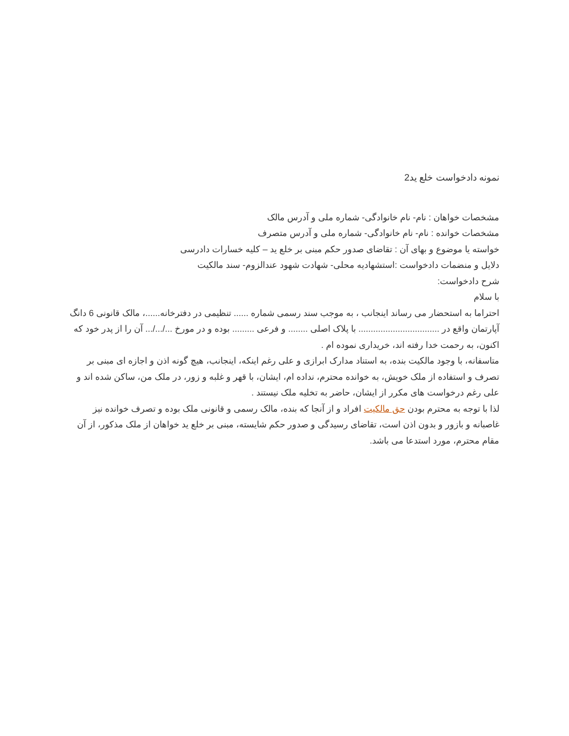نمونه دادخواست خلع ید2
مشخصات خواهان : نام- نام خانوادگی- شماره ملی و آدرس مالک
مشخصات خوانده : نام- نام خانوادگی- شماره ملی و آدرس متصرف
خواسته یا موضوع و بهای آن : تقاضای صدور حکم مبنی بر خلع ید – کلیه خسارات دادرسی
دلایل و منضمات دادخواست :استشهادیه محلی- شهادت شهود عندالزوم- سند مالکیت
شرح دادخواست:
با سلام
احتراما به استحضار می رساند اینجانب ، به موجب سند رسمی شماره ...... تنظیمی در دفترخانه......، مالک قانونی 6 دانگ آپارتمان واقع در ................................. با پلاک اصلی ........ و فرعی ......... بوده و در مورخ .../.../... آن را از پدر خود که اکنون، به رحمت خدا رفته اند، خریداری نموده ام .
متاسفانه، با وجود مالکیت بنده، به استناد مدارک ابرازی و علی رغم اینکه، اینجانب، هیچ گونه اذن و اجازه ای مبنی بر تصرف و استفاده از ملک خویش، به خوانده محترم، نداده ام، ایشان، با قهر و غلبه و زور، در ملک من، ساکن شده اند و علی رغم درخواست های مکرر از ایشان، حاضر به تخلیه ملک نیستند .
لذا با توجه به محترم بودن حق مالکیت افراد و از آنجا که بنده، مالک رسمی و قانونی ملک بوده و تصرف خوانده نیز غاصبانه و بازور و بدون اذن است، تقاضای رسیدگی و صدور حکم شایسته، مبنی بر خلع ید خواهان از ملک مذکور، از آن مقام محترم، مورد استدعا می باشد.